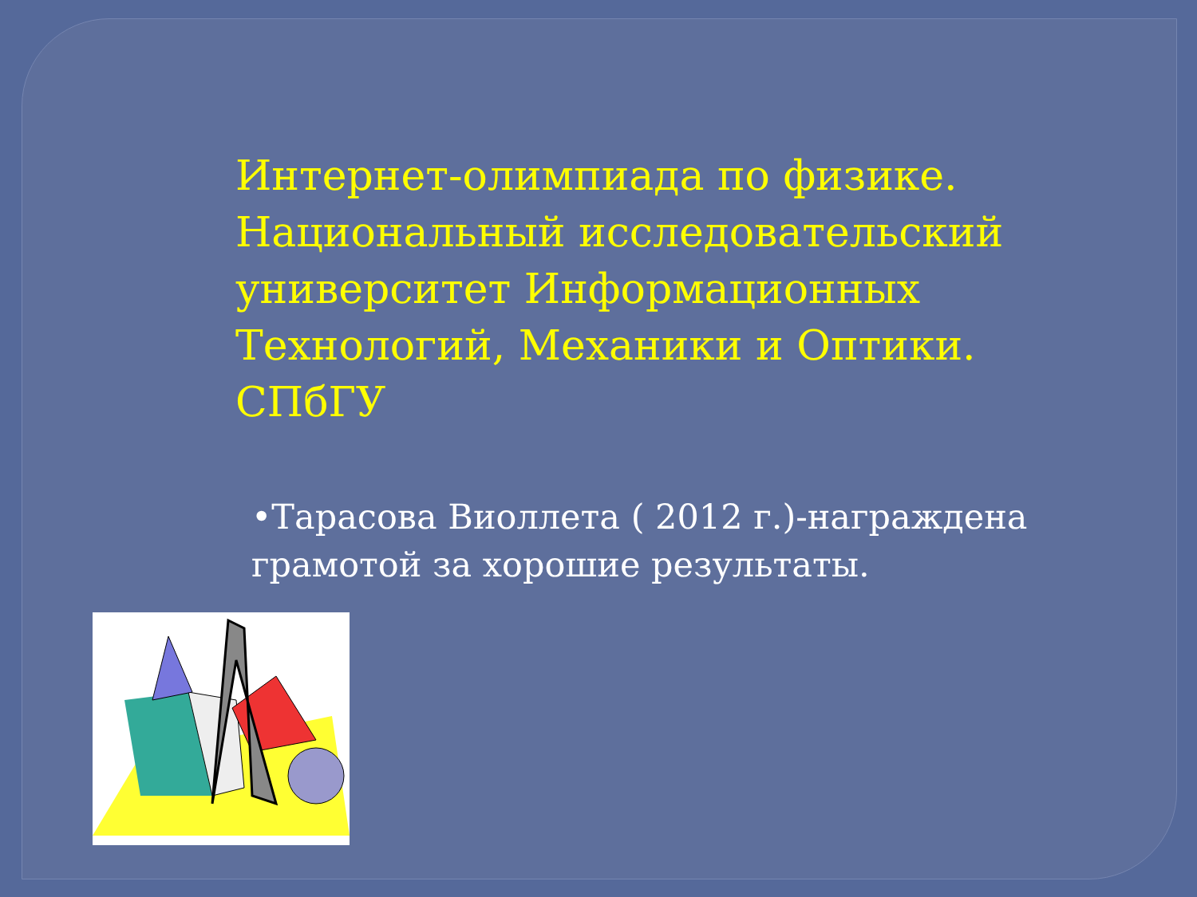Интернет-олимпиада по физике. Национальный исследовательский университет Информационных Технологий, Механики и Оптики. СПбГУ
•Тарасова Виоллета ( 2012 г.)-награждена грамотой за хорошие результаты.